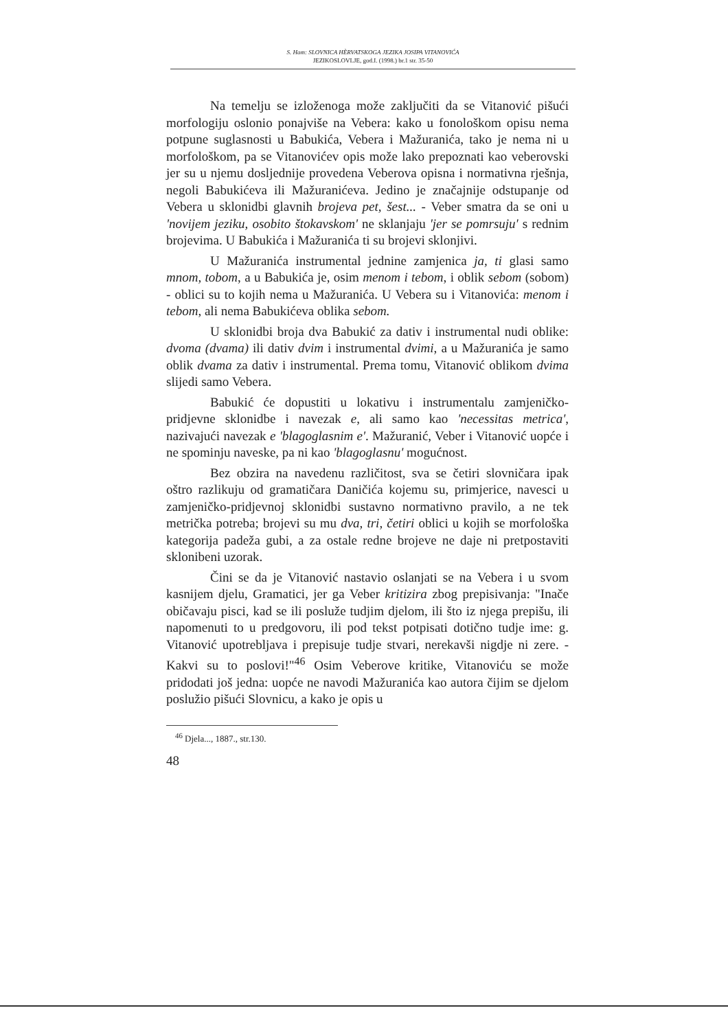S. Ham: SLOVNICA HÈRVATSKOGA JEZIKA JOSIPA VITANOVIĆA
JEZIKOSLOVLJE, god.I. (1998.) br.1 str. 35-50
Na temelju se izloženoga može zaključiti da se Vitanović pišući morfologiju oslonio ponajviše na Vebera: kako u fonološkom opisu nema potpune suglasnosti u Babukića, Vebera i Mažuranića, tako je nema ni u morfološkom, pa se Vitanovićev opis može lako prepoznati kao veberovski jer su u njemu dosljednije provedena Veberova opisna i normativna rješnja, negoli Babukićeva ili Mažuranićeva. Jedino je značajnije odstupanje od Vebera u sklonidbi glavnih brojeva pet, šest... - Veber smatra da se oni u 'novijem jeziku, osobito štokavskom' ne sklanjaju 'jer se pomrsuju' s rednim brojevima. U Babukića i Mažuranića ti su brojevi sklonjivi.
U Mažuranića instrumental jednine zamjenica ja, ti glasi samo mnom, tobom, a u Babukića je, osim menom i tebom, i oblik sebom (sobom) - oblici su to kojih nema u Mažuranića. U Vebera su i Vitanovića: menom i tebom, ali nema Babukićeva oblika sebom.
U sklonidbi broja dva Babukić za dativ i instrumental nudi oblike: dvoma (dvama) ili dativ dvim i instrumental dvimi, a u Mažuranića je samo oblik dvama za dativ i instrumental. Prema tomu, Vitanović oblikom dvima slijedi samo Vebera.
Babukić će dopustiti u lokativu i instrumentalu zamjeničko-pridjevne sklonidbe i navezak e, ali samo kao 'necessitas metrica', nazivajući navezak e 'blagoglasnim e'. Mažuranić, Veber i Vitanović uopće i ne spominju naveske, pa ni kao 'blagoglasnu' mogućnost.
Bez obzira na navedenu različitost, sva se četiri slovničara ipak oštro razlikuju od gramatičara Daničića kojemu su, primjerice, navesci u zamjeničko-pridjevnoj sklonidbi sustavno normativno pravilo, a ne tek metrička potreba; brojevi su mu dva, tri, četiri oblici u kojih se morfološka kategorija padeža gubi, a za ostale redne brojeve ne daje ni pretpostaviti sklonibeni uzorak.
Čini se da je Vitanović nastavio oslanjati se na Vebera i u svom kasnijem djelu, Gramatici, jer ga Veber kritizira zbog prepisivanja: "Inače običavaju pisci, kad se ili posluže tudjim djelom, ili što iz njega prepišu, ili napomenuti to u predgovoru, ili pod tekst potpisati dotično tudje ime: g. Vitanović upotrebljava i prepisuje tudje stvari, nerekavši nigdje ni zere. - Kakvi su to poslovi!"<sup>46</sup> Osim Veberove kritike, Vitanoviću se može pridodati još jedna: uopće ne navodi Mažuranića kao autora čijim se djelom poslužio pišući Slovnicu, a kako je opis u
<sup>46</sup> Djela..., 1887., str.130.
48